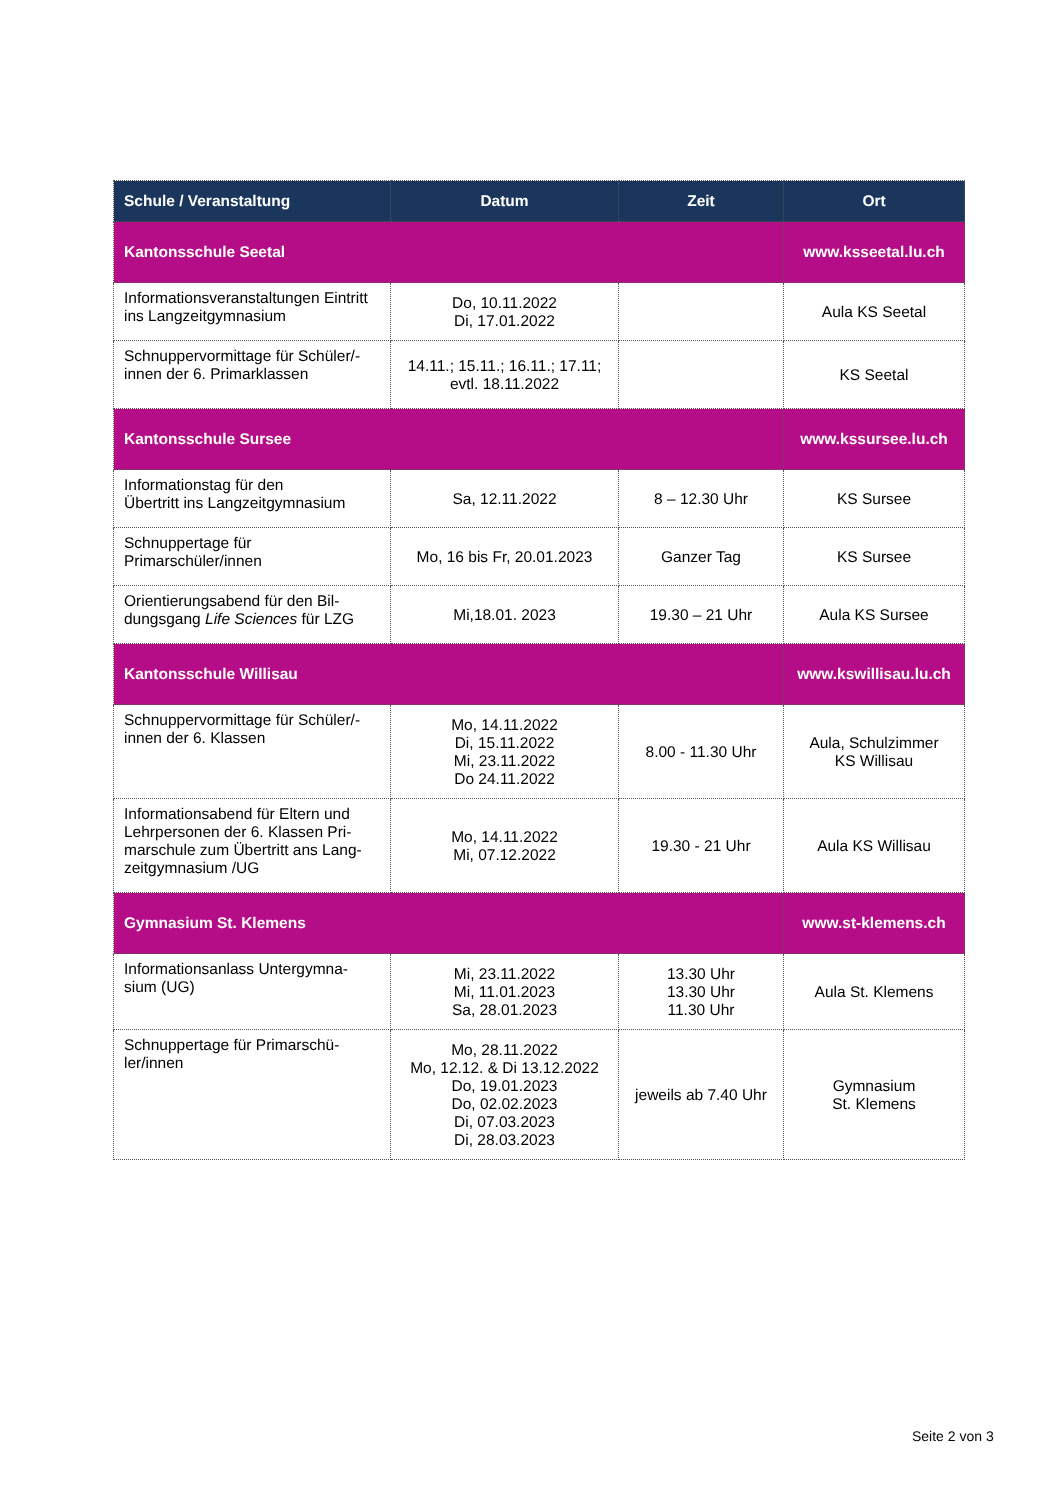| Schule / Veranstaltung | Datum | Zeit | Ort |
| --- | --- | --- | --- |
| Kantonsschule Seetal | | | www.ksseetal.lu.ch |
| Informationsveranstaltungen Eintritt ins Langzeitgymnasium | Do, 10.11.2022 Di, 17.01.2022 | | Aula KS Seetal |
| Schnuppervormittage für Schüler/-innen der 6. Primarklassen | 14.11.; 15.11.; 16.11.; 17.11; evtl. 18.11.2022 | | KS Seetal |
| Kantonsschule Sursee | | | www.kssursee.lu.ch |
| Informationstag für den Übertritt ins Langzeitgymnasium | Sa, 12.11.2022 | 8 – 12.30 Uhr | KS Sursee |
| Schnuppertage für Primarschüler/innen | Mo, 16 bis Fr, 20.01.2023 | Ganzer Tag | KS Sursee |
| Orientierungsabend für den Bil-dungsgang Life Sciences für LZG | Mi,18.01. 2023 | 19.30 – 21 Uhr | Aula KS Sursee |
| Kantonsschule Willisau | | | www.kswillisau.lu.ch |
| Schnuppervormittage für Schüler/-innen der 6. Klassen | Mo, 14.11.2022 Di, 15.11.2022 Mi, 23.11.2022 Do 24.11.2022 | 8.00 - 11.30 Uhr | Aula, Schulzimmer KS Willisau |
| Informationsabend für Eltern und Lehrpersonen der 6. Klassen Pri-marschule zum Übertritt ans Lang-zeitgymnasium /UG | Mo, 14.11.2022 Mi, 07.12.2022 | 19.30 - 21 Uhr | Aula KS Willisau |
| Gymnasium St. Klemens | | | www.st-klemens.ch |
| Informationsanlass Untergymna-sium (UG) | Mi, 23.11.2022 Mi, 11.01.2023 Sa, 28.01.2023 | 13.30 Uhr 13.30 Uhr 11.30 Uhr | Aula St. Klemens |
| Schnuppertage für Primarschü-ler/innen | Mo, 28.11.2022 Mo, 12.12. & Di 13.12.2022 Do, 19.01.2023 Do, 02.02.2023 Di, 07.03.2023 Di, 28.03.2023 | jeweils ab 7.40 Uhr | Gymnasium St. Klemens |
Seite 2 von 3